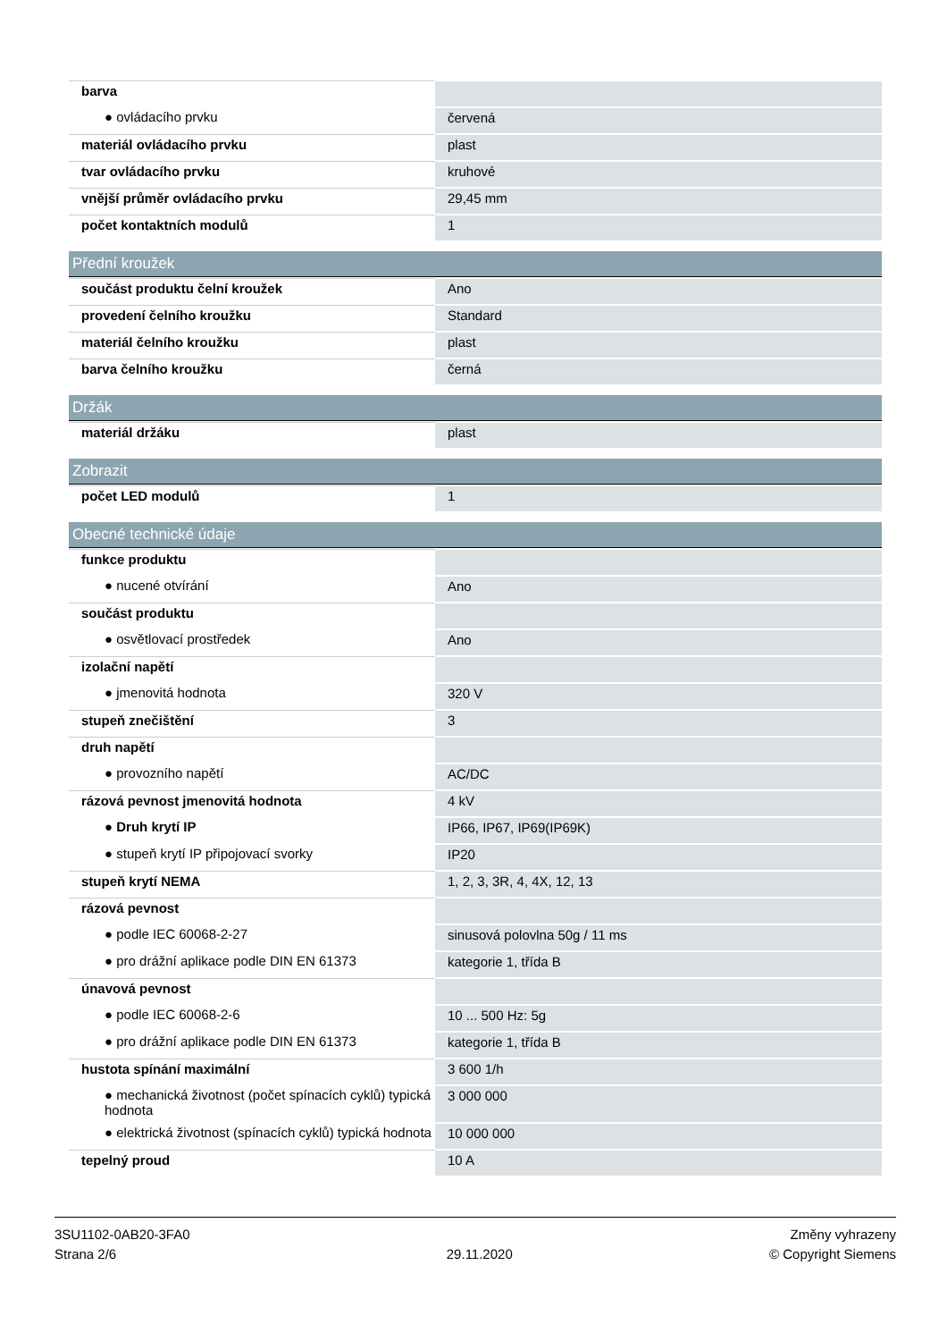| barva | |
| ● ovládacího prvku | červená |
| materiál ovládacího prvku | plast |
| tvar ovládacího prvku | kruhové |
| vnější průměr ovládacího prvku | 29,45 mm |
| počet kontaktních modulů | 1 |
Přední kroužek
| součást produktu čelní kroužek | Ano |
| provedení čelního kroužku | Standard |
| materiál čelního kroužku | plast |
| barva čelního kroužku | černá |
Držák
| materiál držáku | plast |
Zobrazit
| počet LED modulů | 1 |
Obecné technické údaje
| funkce produktu | |
| ● nucené otvírání | Ano |
| součást produktu | |
| ● osvětlovací prostředek | Ano |
| izolační napětí | |
| ● jmenovitá hodnota | 320 V |
| stupeň znečištění | 3 |
| druh napětí | |
| ● provozního napětí | AC/DC |
| rázová pevnost jmenovitá hodnota | 4 kV |
| ● Druh krytí IP | IP66, IP67, IP69(IP69K) |
| ● stupeň krytí IP připojovací svorky | IP20 |
| stupeň krytí NEMA | 1, 2, 3, 3R, 4, 4X, 12, 13 |
| rázová pevnost | |
| ● podle IEC 60068-2-27 | sinusová polovlna 50g / 11 ms |
| ● pro drážní aplikace podle DIN EN 61373 | kategorie 1, třída B |
| únavová pevnost | |
| ● podle IEC 60068-2-6 | 10 ... 500 Hz: 5g |
| ● pro drážní aplikace podle DIN EN 61373 | kategorie 1, třída B |
| hustota spínání maximální | 3 600 1/h |
| ● mechanická životnost (počet spínacích cyklů) typická hodnota | 3 000 000 |
| ● elektrická životnost (spínacích cyklů) typická hodnota | 10 000 000 |
| tepelný proud | 10 A |
3SU1102-0AB20-3FA0
Strana 2/6
29.11.2020
Změny vyhrazeny
© Copyright Siemens